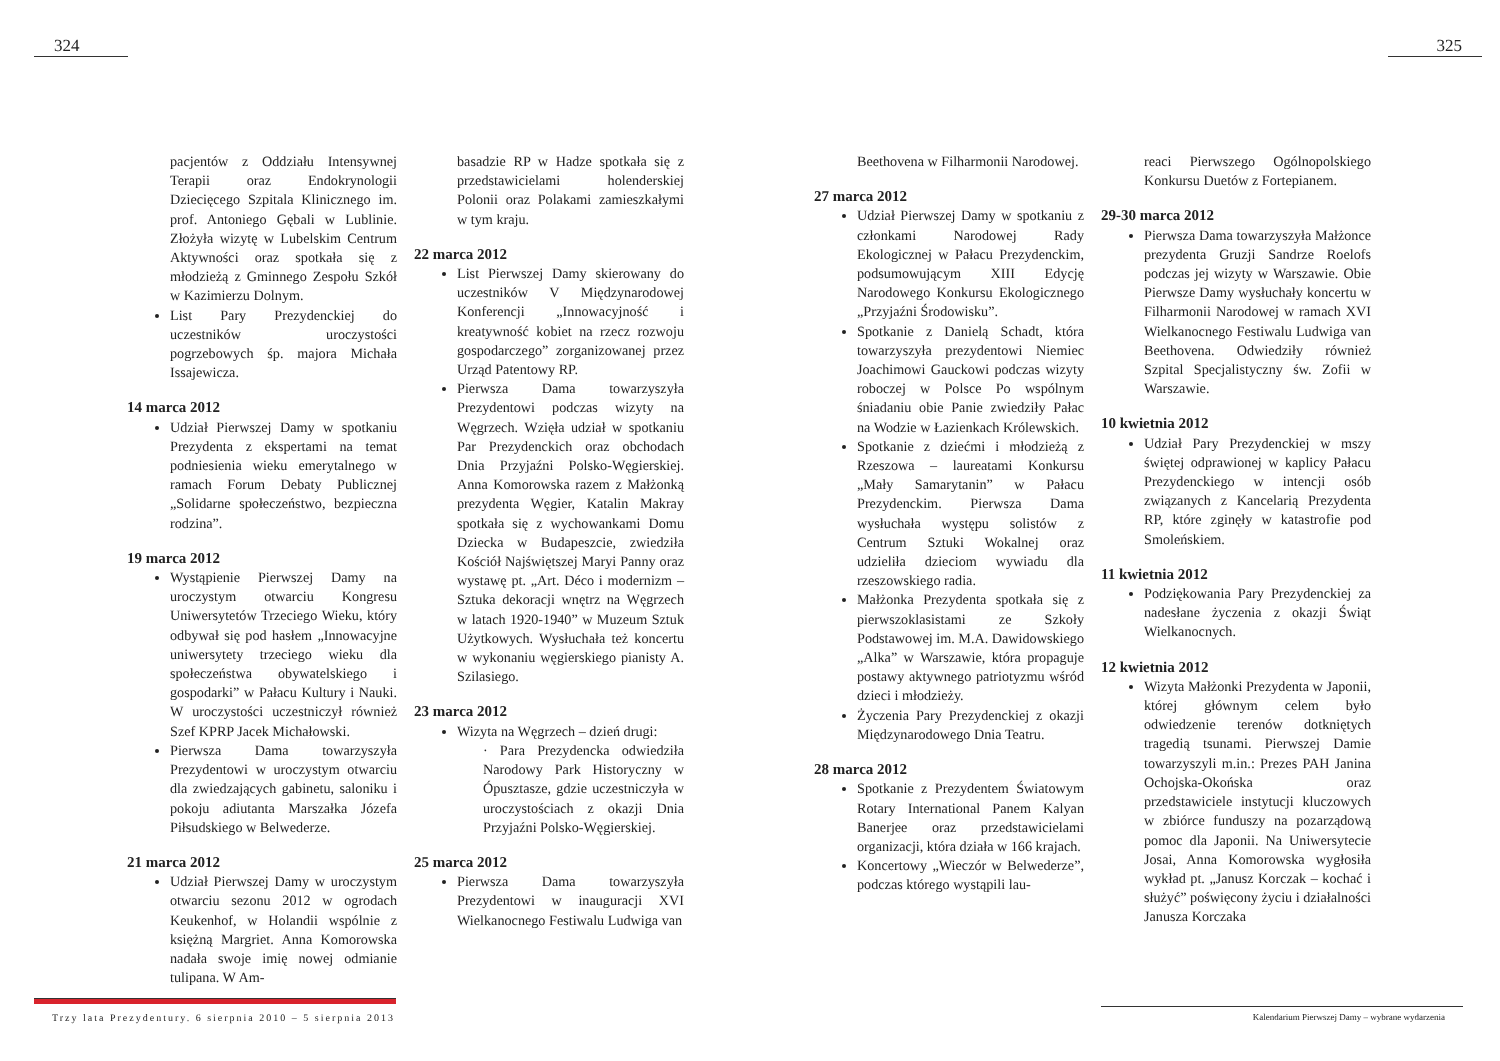324 325
pacjentów z Oddziału Intensywnej Terapii oraz Endokrynologii Dziecięcego Szpitala Klinicznego im. prof. Antoniego Gębali w Lublinie. Złożyła wizytę w Lubelskim Centrum Aktywności oraz spotkała się z młodzieżą z Gminnego Zespołu Szkół w Kazimierzu Dolnym.
List Pary Prezydenckiej do uczestników uroczystości pogrzebowych śp. majora Michała Issajewicza.
14 marca 2012
Udział Pierwszej Damy w spotkaniu Prezydenta z ekspertami na temat podniesienia wieku emerytalnego w ramach Forum Debaty Publicznej „Solidarne społeczeństwo, bezpieczna rodzina”.
19 marca 2012
Wystąpienie Pierwszej Damy na uroczystym otwarciu Kongresu Uniwersytetów Trzeciego Wieku, który odbywał się pod hasłem „Innowacyjne uniwersytety trzeciego wieku dla społeczeństwa obywatelskiego i gospodarki” w Pałacu Kultury i Nauki. W uroczystości uczestniczył również Szef KPRP Jacek Michałowski.
Pierwsza Dama towarzyszyła Prezydentowi w uroczystym otwarciu dla zwiedzających gabinetu, saloniku i pokoju adiutanta Marszałka Józefa Piłsudskiego w Belwederze.
21 marca 2012
Udział Pierwszej Damy w uroczystym otwarciu sezonu 2012 w ogrodach Keukenhof, w Holandii wspólnie z księżną Margriet. Anna Komorowska nadała swoje imię nowej odmianie tulipana. W Am-
basadzie RP w Hadze spotkała się z przedstawicielami holenderskiej Polonii oraz Polakami zamieszkałymi w tym kraju.
22 marca 2012
List Pierwszej Damy skierowany do uczestników V Międzynarodowej Konferencji „Innowacyjność i kreatywność kobiet na rzecz rozwoju gospodarczego” zorganizowanej przez Urząd Patentowy RP.
Pierwsza Dama towarzyszyła Prezydentowi podczas wizyty na Węgrzech. Wzięła udział w spotkaniu Par Prezydenckich oraz obchodach Dnia Przyjaźni Polsko-Węgierskiej. Anna Komorowska razem z Małżonką prezydenta Węgier, Katalin Makray spotkała się z wychowankami Domu Dziecka w Budapeszcie, zwiedziła Kościół Najświętszej Maryi Panny oraz wystawę pt. „Art. Déco i modernizm – Sztuka dekoracji wnętrz na Węgrzech w latach 1920-1940” w Muzeum Sztuk Użytkowych. Wysłuchała też koncertu w wykonaniu węgierskiego pianisty A. Szilasiego.
23 marca 2012
Wizyta na Węgrzech – dzień drugi:
· Para Prezydencka odwiedziła Narodowy Park Historyczny w Ópusztasze, gdzie uczestniczyła w uroczystościach z okazji Dnia Przyjaźni Polsko-Węgierskiej.
25 marca 2012
Pierwsza Dama towarzyszyła Prezydentowi w inauguracji XVI Wielkanocnego Festiwalu Ludwiga van
Beethovena w Filharmonii Narodowej.
27 marca 2012
Udział Pierwszej Damy w spotkaniu z członkami Narodowej Rady Ekologicznej w Pałacu Prezydenckim, podsumowującym XIII Edycję Narodowego Konkursu Ekologicznego „Przyjaźni Środowisku”.
Spotkanie z Danielą Schadt, która towarzyszyła prezydentowi Niemiec Joachimowi Gauckowi podczas wizyty roboczej w Polsce Po wspólnym śniadaniu obie Panie zwiedziły Pałac na Wodzie w Łazienkach Królewskich.
Spotkanie z dziećmi i młodzieżą z Rzeszowa – laureatami Konkursu „Mały Samarytanin” w Pałacu Prezydenckim. Pierwsza Dama wysłuchała występu solistów z Centrum Sztuki Wokalnej oraz udzieliła dzieciom wywiadu dla rzeszowskiego radia.
Małżonka Prezydenta spotkała się z pierwszoklasistami ze Szkoły Podstawowej im. M.A. Dawidowskiego „Alka” w Warszawie, która propaguje postawy aktywnego patriotyzmu wśród dzieci i młodzieży.
Życzenia Pary Prezydenckiej z okazji Międzynarodowego Dnia Teatru.
28 marca 2012
Spotkanie z Prezydentem Światowym Rotary International Panem Kalyan Banerjee oraz przedstawicielami organizacji, która działa w 166 krajach.
Koncertowy „Wieczór w Belwederze”, podczas którego wystąpili lau-
reaci Pierwszego Ogólnopolskiego Konkursu Duetów z Fortepianem.
29-30 marca 2012
Pierwsza Dama towarzyszyła Małżonce prezydenta Gruzji Sandrze Roelofs podczas jej wizyty w Warszawie. Obie Pierwsze Damy wysłuchały koncertu w Filharmonii Narodowej w ramach XVI Wielkanocnego Festiwalu Ludwiga van Beethovena. Odwiedziły również Szpital Specjalistyczny św. Zofii w Warszawie.
10 kwietnia 2012
Udział Pary Prezydenckiej w mszy świętej odprawionej w kaplicy Pałacu Prezydenckiego w intencji osób związanych z Kancelarią Prezydenta RP, które zginęły w katastrofie pod Smoleńskiem.
11 kwietnia 2012
Podziękowania Pary Prezydenckiej za nadesłane życzenia z okazji Świąt Wielkanocnych.
12 kwietnia 2012
Wizyta Małżonki Prezydenta w Japonii, której głównym celem było odwiedzenie terenów dotkniętych tragedią tsunami. Pierwszej Damie towarzyszyli m.in.: Prezes PAH Janina Ochojska-Okońska oraz przedstawiciele instytucji kluczowych w zbiórce funduszy na pozarządową pomoc dla Japonii. Na Uniwersytecie Josai, Anna Komorowska wygłosiła wykład pt. „Janusz Korczak – kochać i służyć” poświęcony życiu i działalności Janusza Korczaka
Trzy lata Prezydentury. 6 sierpnia 2010 – 5 sierpnia 2013
Kalendarium Pierwszej Damy – wybrane wydarzenia